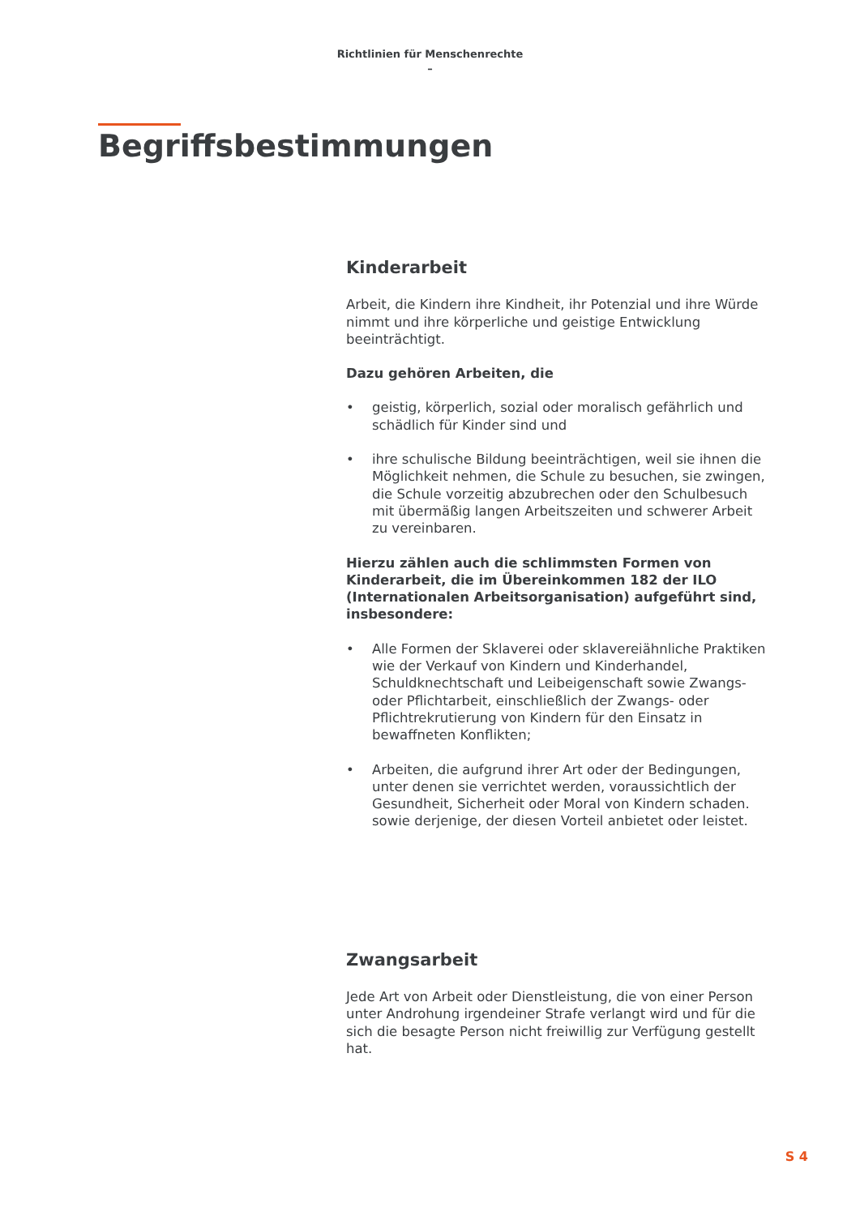Richtlinien für Menschenrechte
–
Begriffsbestimmungen
Kinderarbeit
Arbeit, die Kindern ihre Kindheit, ihr Potenzial und ihre Würde nimmt und ihre körperliche und geistige Entwicklung beeinträchtigt.
Dazu gehören Arbeiten, die
• geistig, körperlich, sozial oder moralisch gefährlich und schädlich für Kinder sind und
• ihre schulische Bildung beeinträchtigen, weil sie ihnen die Möglichkeit nehmen, die Schule zu besuchen, sie zwingen, die Schule vorzeitig abzubrechen oder den Schulbesuch mit übermäßig langen Arbeitszeiten und schwerer Arbeit zu vereinbaren.
Hierzu zählen auch die schlimmsten Formen von Kinderarbeit, die im Übereinkommen 182 der ILO (Internationalen Arbeitsorganisation) aufgeführt sind, insbesondere:
• Alle Formen der Sklaverei oder sklavereiähnliche Praktiken wie der Verkauf von Kindern und Kinderhandel, Schuldknechtschaft und Leibeigenschaft sowie Zwangs- oder Pflichtarbeit, einschließlich der Zwangs- oder Pflichtrekrutierung von Kindern für den Einsatz in bewaffneten Konflikten;
• Arbeiten, die aufgrund ihrer Art oder der Bedingungen, unter denen sie verrichtet werden, voraussichtlich der Gesundheit, Sicherheit oder Moral von Kindern schaden. sowie derjenige, der diesen Vorteil anbietet oder leistet.
Zwangsarbeit
Jede Art von Arbeit oder Dienstleistung, die von einer Person unter Androhung irgendeiner Strafe verlangt wird und für die sich die besagte Person nicht freiwillig zur Verfügung gestellt hat.
S 4